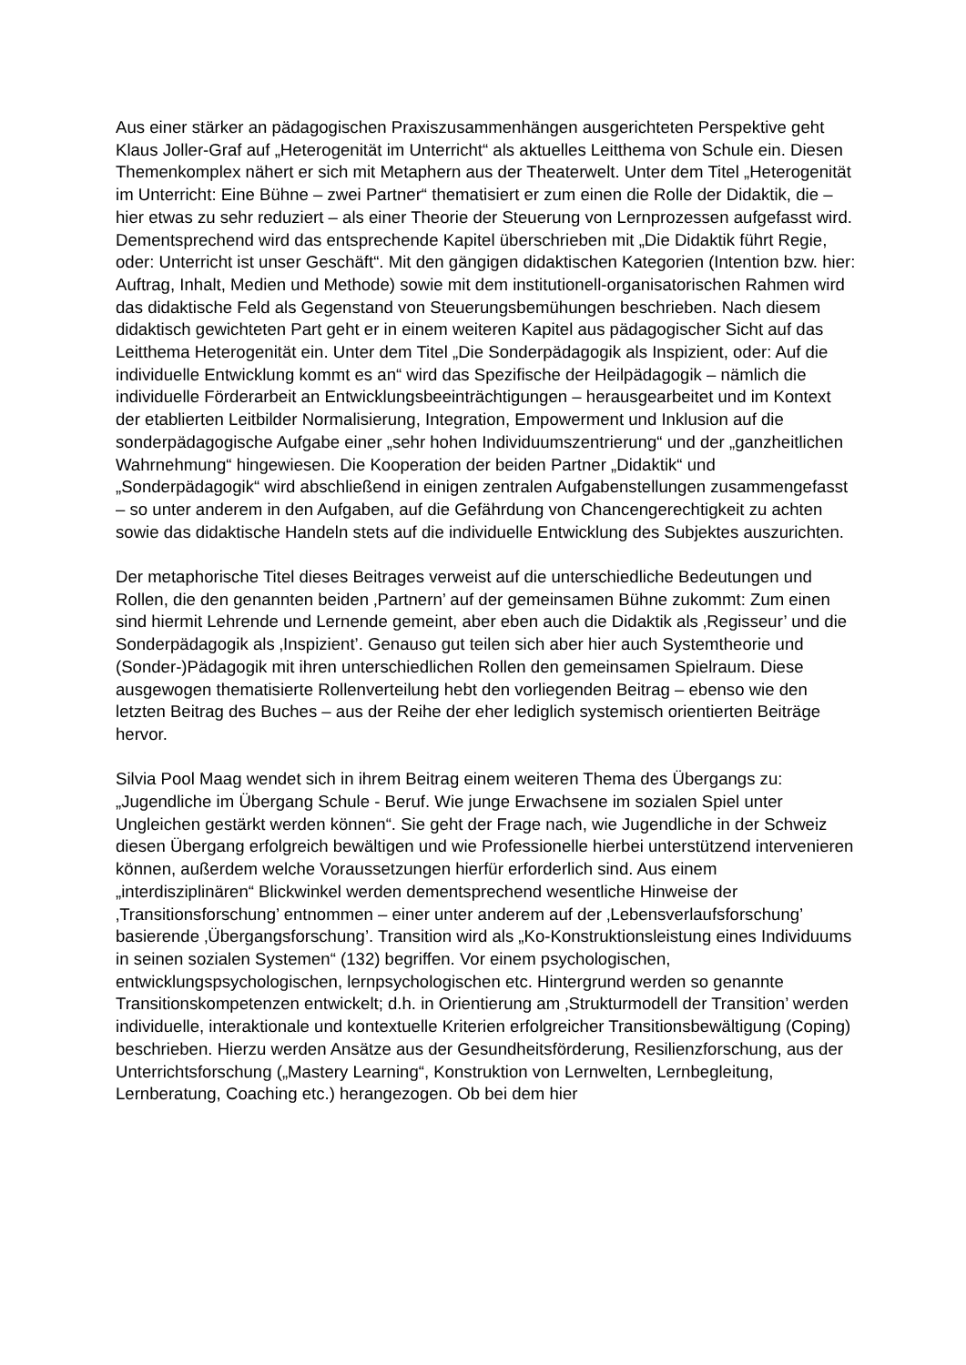Aus einer stärker an pädagogischen Praxiszusammenhängen ausgerichteten Perspektive geht Klaus Joller-Graf auf „Heterogenität im Unterricht“ als aktuelles Leitthema von Schule ein. Diesen Themenkomplex nähert er sich mit Metaphern aus der Theaterwelt. Unter dem Titel „Heterogenität im Unterricht: Eine Bühne – zwei Partner“ thematisiert er zum einen die Rolle der Didaktik, die – hier etwas zu sehr reduziert – als einer Theorie der Steuerung von Lernprozessen aufgefasst wird. Dementsprechend wird das entsprechende Kapitel überschrieben mit „Die Didaktik führt Regie, oder: Unterricht ist unser Geschäft“. Mit den gängigen didaktischen Kategorien (Intention bzw. hier: Auftrag, Inhalt, Medien und Methode) sowie mit dem institutionell-organisatorischen Rahmen wird das didaktische Feld als Gegenstand von Steuerungsbemühungen beschrieben. Nach diesem didaktisch gewichteten Part geht er in einem weiteren Kapitel aus pädagogischer Sicht auf das Leitthema Heterogenität ein. Unter dem Titel „Die Sonderpädagogik als Inspizient, oder: Auf die individuelle Entwicklung kommt es an“ wird das Spezifische der Heilpädagogik – nämlich die individuelle Förderarbeit an Entwicklungsbeeinträchtigungen – herausgearbeitet und im Kontext der etablierten Leitbilder Normalisierung, Integration, Empowerment und Inklusion auf die sonderpädagogische Aufgabe einer „sehr hohen Individuumszentrierung“ und der „ganzheitlichen Wahrnehmung“ hingewiesen. Die Kooperation der beiden Partner „Didaktik“ und „Sonderpädagogik“ wird abschließend in einigen zentralen Aufgabenstellungen zusammengefasst – so unter anderem in den Aufgaben, auf die Gefährdung von Chancengerechtigkeit zu achten sowie das didaktische Handeln stets auf die individuelle Entwicklung des Subjektes auszurichten.
Der metaphorische Titel dieses Beitrages verweist auf die unterschiedliche Bedeutungen und Rollen, die den genannten beiden ‚Partnern’ auf der gemeinsamen Bühne zukommt: Zum einen sind hiermit Lehrende und Lernende gemeint, aber eben auch die Didaktik als ‚Regisseur’ und die Sonderpädagogik als ‚Inspizient’. Genauso gut teilen sich aber hier auch Systemtheorie und (Sonder-)Pädagogik mit ihren unterschiedlichen Rollen den gemeinsamen Spielraum. Diese ausgewogen thematisierte Rollenverteilung hebt den vorliegenden Beitrag – ebenso wie den letzten Beitrag des Buches – aus der Reihe der eher lediglich systemisch orientierten Beiträge hervor.
Silvia Pool Maag wendet sich in ihrem Beitrag einem weiteren Thema des Übergangs zu: „Jugendliche im Übergang Schule - Beruf. Wie junge Erwachsene im sozialen Spiel unter Ungleichen gestärkt werden können“. Sie geht der Frage nach, wie Jugendliche in der Schweiz diesen Übergang erfolgreich bewältigen und wie Professionelle hierbei unterstützend intervenieren können, außerdem welche Voraussetzungen hierfür erforderlich sind. Aus einem „interdisziplinären“ Blickwinkel werden dementsprechend wesentliche Hinweise der ‚Transitionsforschung’ entnommen – einer unter anderem auf der ‚Lebensverlaufsforschung’ basierende ‚Übergangsforschung’. Transition wird als „Ko-Konstruktionsleistung eines Individuums in seinen sozialen Systemen“ (132) begriffen. Vor einem psychologischen, entwicklungspsychologischen, lernpsychologischen etc. Hintergrund werden so genannte Transitionskompetenzen entwickelt; d.h. in Orientierung am ‚Strukturmodell der Transition’ werden individuelle, interaktionale und kontextuelle Kriterien erfolgreicher Transitionsbewältigung (Coping) beschrieben. Hierzu werden Ansätze aus der Gesundheitsförderung, Resilienzforschung, aus der Unterrichtsforschung („Mastery Learning“, Konstruktion von Lernwelten, Lernbegleitung, Lernberatung, Coaching etc.) herangezogen. Ob bei dem hier